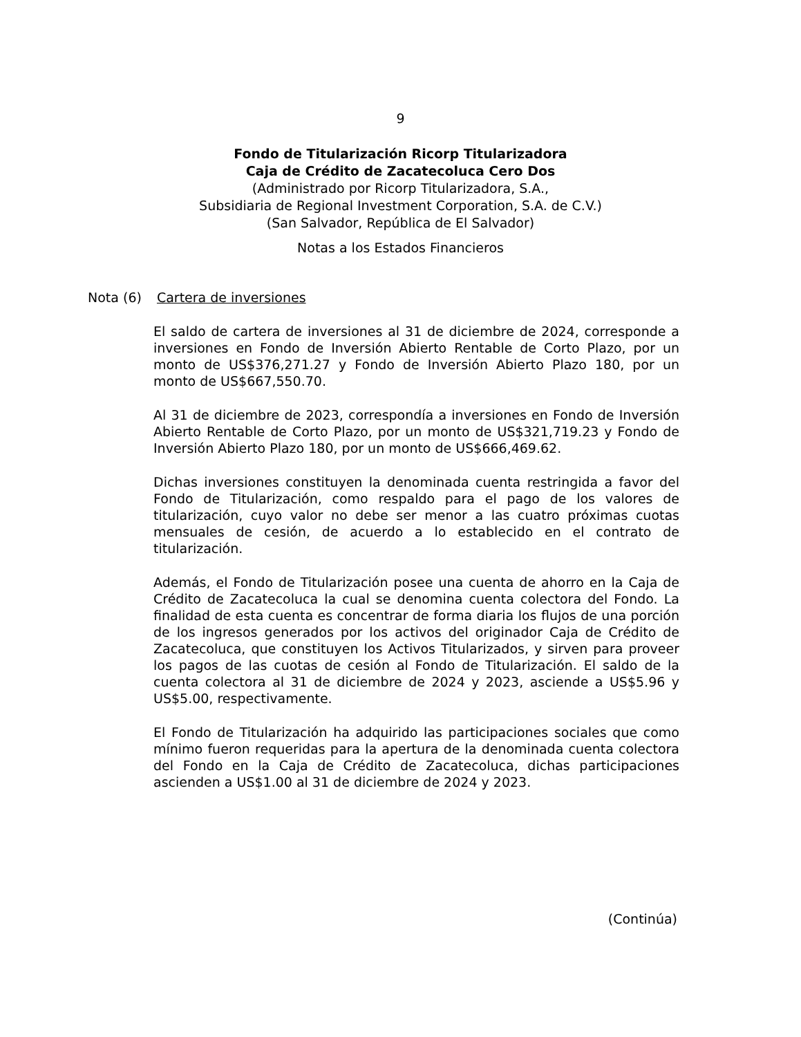9
Fondo de Titularización Ricorp Titularizadora
Caja de Crédito de Zacatecoluca Cero Dos
(Administrado por Ricorp Titularizadora, S.A.,
Subsidiaria de Regional Investment Corporation, S.A. de C.V.)
(San Salvador, República de El Salvador)
Notas a los Estados Financieros
Nota (6) Cartera de inversiones
El saldo de cartera de inversiones al 31 de diciembre de 2024, corresponde a inversiones en Fondo de Inversión Abierto Rentable de Corto Plazo, por un monto de US$376,271.27 y Fondo de Inversión Abierto Plazo 180, por un monto de US$667,550.70.
Al 31 de diciembre de 2023, correspondía a inversiones en Fondo de Inversión Abierto Rentable de Corto Plazo, por un monto de US$321,719.23 y Fondo de Inversión Abierto Plazo 180, por un monto de US$666,469.62.
Dichas inversiones constituyen la denominada cuenta restringida a favor del Fondo de Titularización, como respaldo para el pago de los valores de titularización, cuyo valor no debe ser menor a las cuatro próximas cuotas mensuales de cesión, de acuerdo a lo establecido en el contrato de titularización.
Además, el Fondo de Titularización posee una cuenta de ahorro en la Caja de Crédito de Zacatecoluca la cual se denomina cuenta colectora del Fondo. La finalidad de esta cuenta es concentrar de forma diaria los flujos de una porción de los ingresos generados por los activos del originador Caja de Crédito de Zacatecoluca, que constituyen los Activos Titularizados, y sirven para proveer los pagos de las cuotas de cesión al Fondo de Titularización. El saldo de la cuenta colectora al 31 de diciembre de 2024 y 2023, asciende a US$5.96 y US$5.00, respectivamente.
El Fondo de Titularización ha adquirido las participaciones sociales que como mínimo fueron requeridas para la apertura de la denominada cuenta colectora del Fondo en la Caja de Crédito de Zacatecoluca, dichas participaciones ascienden a US$1.00 al 31 de diciembre de 2024 y 2023.
(Continúa)